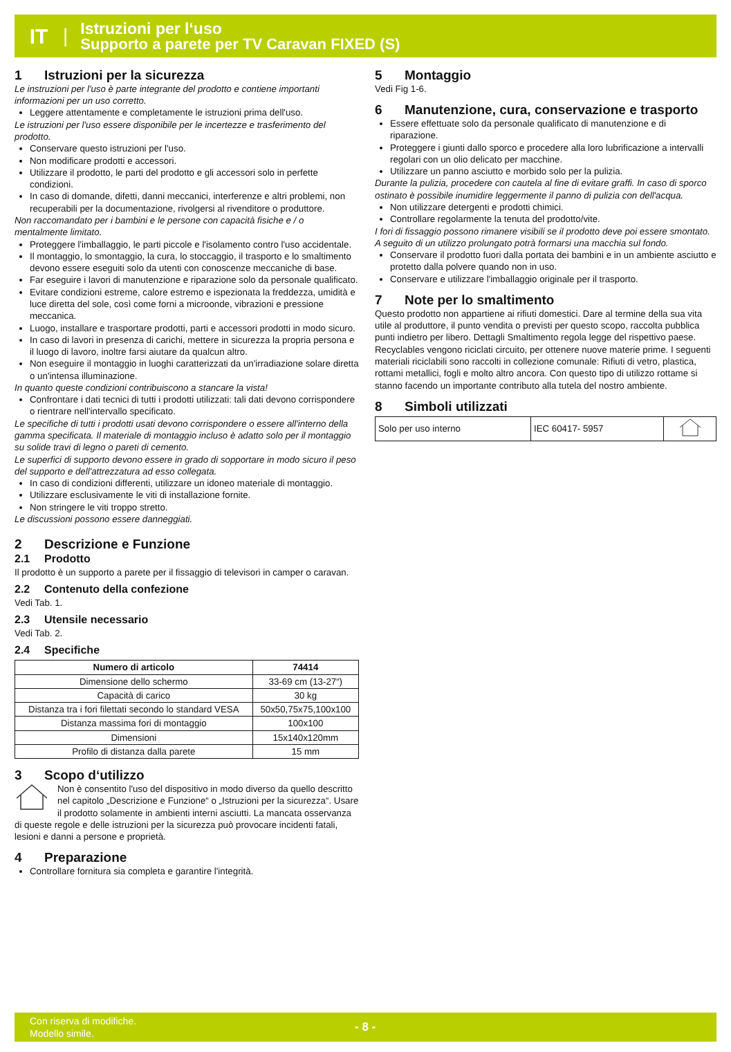IT |
Istruzioni per l‘uso
Supporto a parete per TV Caravan FIXED (S)
1 Istruzioni per la sicurezza
Le instruzioni per l'uso è parte integrante del prodotto e contiene importanti informazioni per un uso corretto.
Leggere attentamente e completamente le istruzioni prima dell'uso.
Le istruzioni per l'uso essere disponibile per le incertezze e trasferimento del prodotto.
Conservare questo istruzioni per l'uso.
Non modificare prodotti e accessori.
Utilizzare il prodotto, le parti del prodotto e gli accessori solo in perfette condizioni.
In caso di domande, difetti, danni meccanici, interferenze e altri problemi, non recuperabili per la documentazione, rivolgersi al rivenditore o produttore.
Non raccomandato per i bambini e le persone con capacità fisiche e / o mentalmente limitato.
Proteggere l'imballaggio, le parti piccole e l'isolamento contro l'uso accidentale.
Il montaggio, lo smontaggio, la cura, lo stoccaggio, il trasporto e lo smaltimento devono essere eseguiti solo da utenti con conoscenze meccaniche di base.
Far eseguire i lavori di manutenzione e riparazione solo da personale qualificato.
Evitare condizioni estreme, calore estremo e ispezionata la freddezza, umidità e luce diretta del sole, così come forni a microonde, vibrazioni e pressione meccanica.
Luogo, installare e trasportare prodotti, parti e accessori prodotti in modo sicuro.
In caso di lavori in presenza di carichi, mettere in sicurezza la propria persona e il luogo di lavoro, inoltre farsi aiutare da qualcun altro.
Non eseguire il montaggio in luoghi caratterizzati da un'irradiazione solare diretta o un'intensa illuminazione.
In quanto queste condizioni contribuiscono a stancare la vista!
Confrontare i dati tecnici di tutti i prodotti utilizzati: tali dati devono corrispondere o rientrare nell'intervallo specificato.
Le specifiche di tutti i prodotti usati devono corrispondere o essere all'interno della gamma specificata. Il materiale di montaggio incluso è adatto solo per il montaggio su solide travi di legno o pareti di cemento.
Le superfici di supporto devono essere in grado di sopportare in modo sicuro il peso del supporto e dell'attrezzatura ad esso collegata.
In caso di condizioni differenti, utilizzare un idoneo materiale di montaggio.
Utilizzare esclusivamente le viti di installazione fornite.
Non stringere le viti troppo stretto.
Le discussioni possono essere danneggiati.
2 Descrizione e Funzione
2.1 Prodotto
Il prodotto è un supporto a parete per il fissaggio di televisori in camper o caravan.
2.2 Contenuto della confezione
Vedi Tab. 1.
2.3 Utensile necessario
Vedi Tab. 2.
2.4 Specifiche
| Numero di articolo | 74414 |
| --- | --- |
| Dimensione dello schermo | 33-69 cm (13-27“) |
| Capacità di carico | 30 kg |
| Distanza tra i fori filettati secondo lo standard VESA | 50x50,75x75,100x100 |
| Distanza massima fori di montaggio | 100x100 |
| Dimensioni | 15x140x120mm |
| Profilo di distanza dalla parete | 15 mm |
3 Scopo d‘utilizzo
Non è consentito l'uso del dispositivo in modo diverso da quello descritto nel capitolo „Descrizione e Funzione“ o „Istruzioni per la sicurezza“. Usare il prodotto solamente in ambienti interni asciutti. La mancata osservanza di queste regole e delle istruzioni per la sicurezza può provocare incidenti fatali, lesioni e danni a persone e proprietà.
4 Preparazione
Controllare fornitura sia completa e garantire l'integrità.
5 Montaggio
Vedi Fig 1-6.
6 Manutenzione, cura, conservazione e trasporto
Essere effettuate solo da personale qualificato di manutenzione e di riparazione.
Proteggere i giunti dallo sporco e procedere alla loro lubrificazione a intervalli regolari con un olio delicato per macchine.
Utilizzare un panno asciutto e morbido solo per la pulizia.
Durante la pulizia, procedere con cautela al fine di evitare graffi. In caso di sporco ostinato è possibile inumidire leggermente il panno di pulizia con dell'acqua.
Non utilizzare detergenti e prodotti chimici.
Controllare regolarmente la tenuta del prodotto/vite.
I fori di fissaggio possono rimanere visibili se il prodotto deve poi essere smontato. A seguito di un utilizzo prolungato potrà formarsi una macchia sul fondo.
Conservare il prodotto fuori dalla portata dei bambini e in un ambiente asciutto e protetto dalla polvere quando non in uso.
Conservare e utilizzare l'imballaggio originale per il trasporto.
7 Note per lo smaltimento
Questo prodotto non appartiene ai rifiuti domestici. Dare al termine della sua vita utile al produttore, il punto vendita o previsti per questo scopo, raccolta pubblica punti indietro per libero. Dettagli Smaltimento regola legge del rispettivo paese. Recyclables vengono riciclati circuito, per ottenere nuove materie prime. I seguenti materiali riciclabili sono raccolti in collezione comunale: Rifiuti di vetro, plastica, rottami metallici, fogli e molto altro ancora. Con questo tipo di utilizzo rottame si stanno facendo un importante contributo alla tutela del nostro ambiente.
8 Simboli utilizzati
| Solo per uso interno | IEC 60417- 5957 | |
Con riserva di modifiche.
Modello simile.
- 8 -